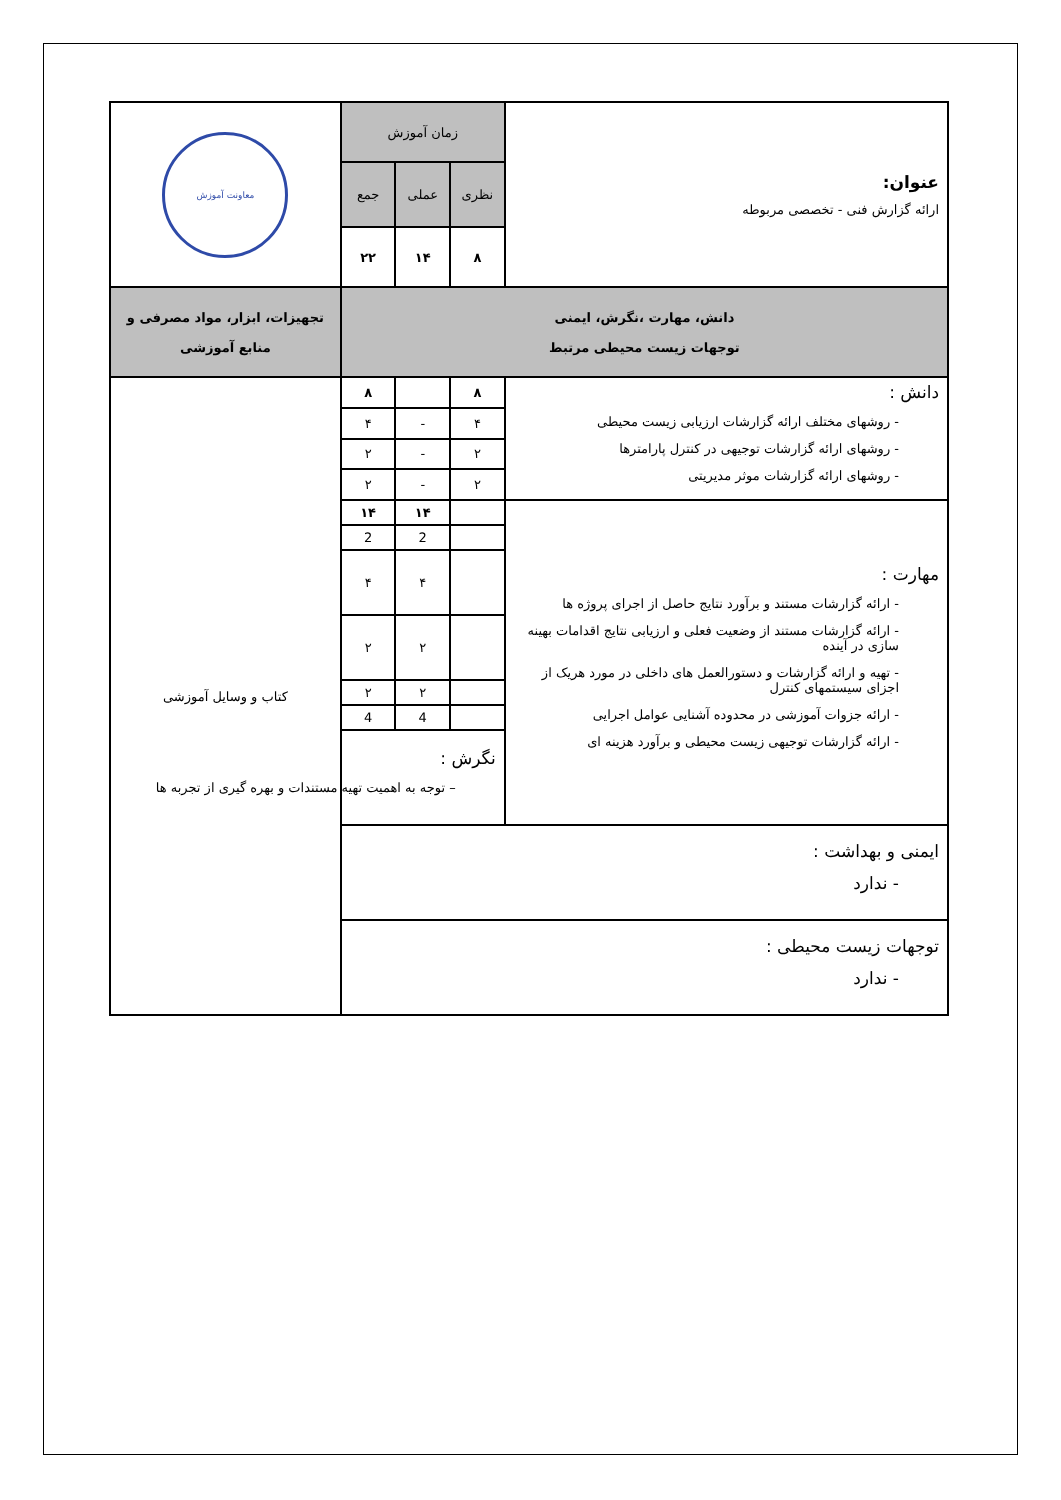| عنوان: ارائه گزارش فنی - تخصصی مربوطه | زمان آموزش | | | معاونت آموزش |
| | نظری | عملی | جمع | |
| | ۸ | ۱۴ | ۲۲ | |
| دانش، مهارت ،نگرش، ایمنی توجهات زیست محیطی مرتبط | | | | تجهیزات، ابزار، مواد مصرفی و منابع آموزشی |
| دانش : - روشهای مختلف ارائه گزارشات ارزیابی زیست محیطی - روشهای ارائه گزارشات توجیهی در کنترل پارامترها - روشهای ارائه گزارشات موثر مدیریتی | ۸ | | ۸ | کتاب و وسایل آموزشی |
| | ۴ | - | ۴ | |
| | ۲ | - | ۲ | |
| | ۲ | - | ۲ | |
| مهارت : - ارائه گزارشات مستند و برآورد نتایج حاصل از اجرای پروژه ها - ارائه گزارشات مستند از وضعیت فعلی و ارزیابی نتایج اقدامات بهینه سازی در آینده - تهیه و ارائه گزارشات و دستورالعمل های داخلی در مورد هریک از اجزای سیستمهای کنترل - ارائه جزوات آموزشی در محدوده آشنایی عوامل اجرایی - ارائه گزارشات توجیهی زیست محیطی و برآورد هزینه ای | | ۱۴ | ۱۴ | |
| | | 2 | 2 | |
| | | ۴ | ۴ | |
| | | ۲ | ۲ | |
| | | ۲ | ۲ | |
| | | 4 | 4 | |
| | نگرش : – توجه به اهمیت تهیه مستندات و بهره گیری از تجربه ها | | | |
| ایمنی و بهداشت : - ندارد | | | | |
| توجهات زیست محیطی : - ندارد | | | | |